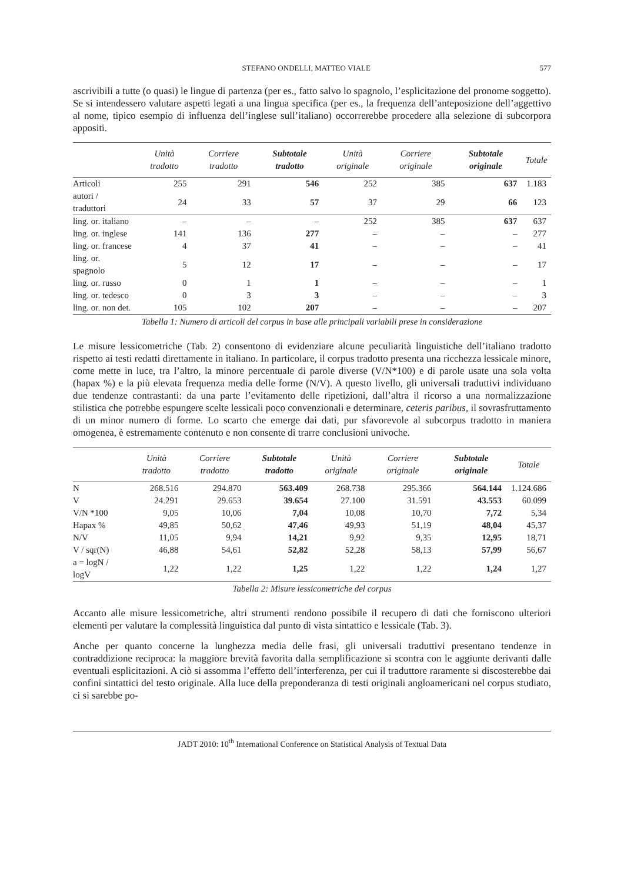STEFANO ONDELLI, MATTEO VIALE 577
ascrivibili a tutte (o quasi) le lingue di partenza (per es., fatto salvo lo spagnolo, l’esplicitazione del pronome soggetto). Se si intendessero valutare aspetti legati a una lingua specifica (per es., la frequenza dell’anteposizione dell’aggettivo al nome, tipico esempio di influenza dell’inglese sull’italiano) occorrerebbe procedere alla selezione di subcorpora appositi.
| | Unità tradotto | Corriere tradotto | Subtotale tradotto | Unità originale | Corriere originale | Subtotale originale | Totale |
| --- | --- | --- | --- | --- | --- | --- | --- |
| Articoli | 255 | 291 | 546 | 252 | 385 | 637 | 1.183 |
| autori / traduttori | 24 | 33 | 57 | 37 | 29 | 66 | 123 |
| ling. or. italiano | – | – | – | 252 | 385 | 637 | 637 |
| ling. or. inglese | 141 | 136 | 277 | – | – | – | 277 |
| ling. or. francese | 4 | 37 | 41 | – | – | – | 41 |
| ling. or. spagnolo | 5 | 12 | 17 | – | – | – | 17 |
| ling. or. russo | 0 | 1 | 1 | – | – | – | 1 |
| ling. or. tedesco | 0 | 3 | 3 | – | – | – | 3 |
| ling. or. non det. | 105 | 102 | 207 | – | – | – | 207 |
Tabella 1: Numero di articoli del corpus in base alle principali variabili prese in considerazione
Le misure lessicometriche (Tab. 2) consentono di evidenziare alcune peculiarità linguistiche dell’italiano tradotto rispetto ai testi redatti direttamente in italiano. In particolare, il corpus tradotto presenta una ricchezza lessicale minore, come mette in luce, tra l’altro, la minore percentuale di parole diverse (V/N*100) e di parole usate una sola volta (hapax %) e la più elevata frequenza media delle forme (N/V). A questo livello, gli universali traduttivi individuano due tendenze contrastanti: da una parte l’evitamento delle ripetizioni, dall’altra il ricorso a una normalizzazione stilistica che potrebbe espungere scelte lessicali poco convenzionali e determinare, ceteris paribus, il sovrasfruttamento di un minor numero di forme. Lo scarto che emerge dai dati, pur sfavorevole al subcorpus tradotto in maniera omogenea, è estremamente contenuto e non consente di trarre conclusioni univoche.
| | Unità tradotto | Corriere tradotto | Subtotale tradotto | Unità originale | Corriere originale | Subtotale originale | Totale |
| --- | --- | --- | --- | --- | --- | --- | --- |
| N | 268.516 | 294.870 | 563.409 | 268.738 | 295.366 | 564.144 | 1.124.686 |
| V | 24.291 | 29.653 | 39.654 | 27.100 | 31.591 | 43.553 | 60.099 |
| V/N *100 | 9,05 | 10,06 | 7,04 | 10,08 | 10,70 | 7,72 | 5,34 |
| Hapax % | 49,85 | 50,62 | 47,46 | 49,93 | 51,19 | 48,04 | 45,37 |
| N/V | 11,05 | 9,94 | 14,21 | 9,92 | 9,35 | 12,95 | 18,71 |
| V / sqr(N) | 46,88 | 54,61 | 52,82 | 52,28 | 58,13 | 57,99 | 56,67 |
| a = logN / logV | 1,22 | 1,22 | 1,25 | 1,22 | 1,22 | 1,24 | 1,27 |
Tabella 2: Misure lessicometriche del corpus
Accanto alle misure lessicometriche, altri strumenti rendono possibile il recupero di dati che forniscono ulteriori elementi per valutare la complessità linguistica dal punto di vista sintattico e lessicale (Tab. 3).
Anche per quanto concerne la lunghezza media delle frasi, gli universali traduttivi presentano tendenze in contraddizione reciproca: la maggiore brevità favorita dalla semplificazione si scontra con le aggiunte derivanti dalle eventuali esplicitazioni. A ciò si assomma l’effetto dell’interferenza, per cui il traduttore raramente si discosterebbe dai confini sintattici del testo originale. Alla luce della preponderanza di testi originali angloamericani nel corpus studiato, ci si sarebbe po-
JADT 2010: 10<sup>th</sup> International Conference on Statistical Analysis of Textual Data